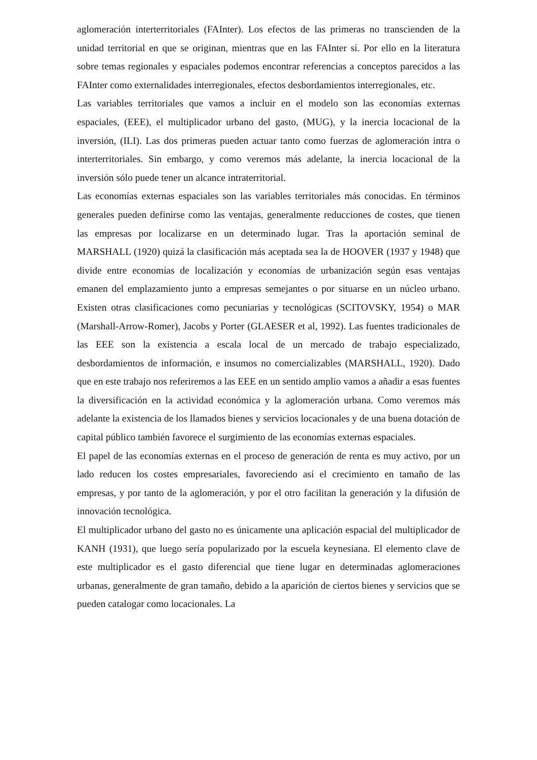aglomeración interterritoriales (FAInter). Los efectos de las primeras no transcienden de la unidad territorial en que se originan, mientras que en las FAInter sí. Por ello en la literatura sobre temas regionales y espaciales podemos encontrar referencias a conceptos parecidos a las FAInter como externalidades interregionales, efectos desbordamientos interregionales, etc.
Las variables territoriales que vamos a incluir en el modelo son las economías externas espaciales, (EEE), el multiplicador urbano del gasto, (MUG), y la inercia locacional de la inversión, (ILI). Las dos primeras pueden actuar tanto como fuerzas de aglomeración intra o interterritoriales. Sin embargo, y como veremos más adelante, la inercia locacional de la inversión sólo puede tener un alcance intraterritorial.
Las economías externas espaciales son las variables territoriales más conocidas. En términos generales pueden definirse como las ventajas, generalmente reducciones de costes, que tienen las empresas por localizarse en un determinado lugar. Tras la aportación seminal de MARSHALL (1920) quizá la clasificación más aceptada sea la de HOOVER (1937 y 1948) que divide entre economías de localización y economías de urbanización según esas ventajas emanen del emplazamiento junto a empresas semejantes o por situarse en un núcleo urbano. Existen otras clasificaciones como pecuniarias y tecnológicas (SCITOVSKY, 1954) o MAR (Marshall-Arrow-Romer), Jacobs y Porter (GLAESER et al, 1992). Las fuentes tradicionales de las EEE son la existencia a escala local de un mercado de trabajo especializado, desbordamientos de información, e insumos no comercializables (MARSHALL, 1920). Dado que en este trabajo nos referiremos a las EEE en un sentido amplio vamos a añadir a esas fuentes la diversificación en la actividad económica y la aglomeración urbana. Como veremos más adelante la existencia de los llamados bienes y servicios locacionales y de una buena dotación de capital público también favorece el surgimiento de las economías externas espaciales.
El papel de las economías externas en el proceso de generación de renta es muy activo, por un lado reducen los costes empresariales, favoreciendo así el crecimiento en tamaño de las empresas, y por tanto de la aglomeración, y por el otro facilitan la generación y la difusión de innovación tecnológica.
El multiplicador urbano del gasto no es únicamente una aplicación espacial del multiplicador de KANH (1931), que luego sería popularizado por la escuela keynesiana. El elemento clave de este multiplicador es el gasto diferencial que tiene lugar en determinadas aglomeraciones urbanas, generalmente de gran tamaño, debido a la aparición de ciertos bienes y servicios que se pueden catalogar como locacionales. La